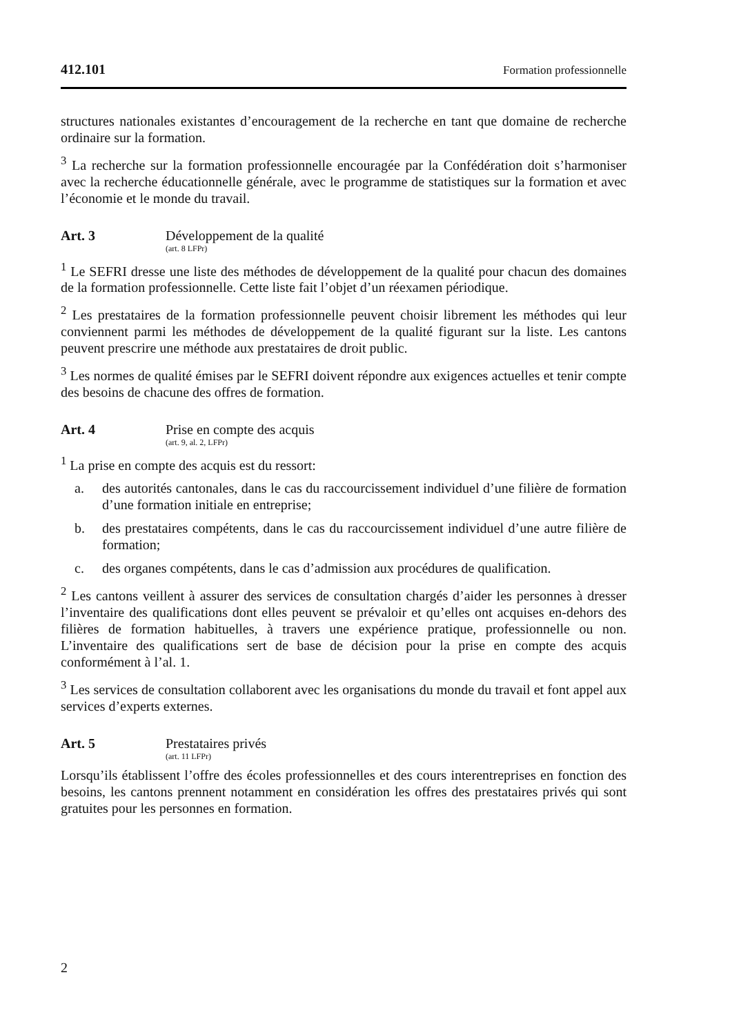412.101 Formation professionnelle
structures nationales existantes d’encouragement de la recherche en tant que domaine de recherche ordinaire sur la formation.
<sup>3</sup> La recherche sur la formation professionnelle encouragée par la Confédération doit s’harmoniser avec la recherche éducationnelle générale, avec le programme de statistiques sur la formation et avec l’économie et le monde du travail.
Art. 3 Développement de la qualité
(art. 8 LFPr)
<sup>1</sup> Le SEFRI dresse une liste des méthodes de développement de la qualité pour chacun des domaines de la formation professionnelle. Cette liste fait l’objet d’un réexamen périodique.
<sup>2</sup> Les prestataires de la formation professionnelle peuvent choisir librement les méthodes qui leur conviennent parmi les méthodes de développement de la qualité figurant sur la liste. Les cantons peuvent prescrire une méthode aux prestataires de droit public.
<sup>3</sup> Les normes de qualité émises par le SEFRI doivent répondre aux exigences actuelles et tenir compte des besoins de chacune des offres de formation.
Art. 4 Prise en compte des acquis
(art. 9, al. 2, LFPr)
<sup>1</sup> La prise en compte des acquis est du ressort:
a. des autorités cantonales, dans le cas du raccourcissement individuel d’une filière de formation d’une formation initiale en entreprise;
b. des prestataires compétents, dans le cas du raccourcissement individuel d’une autre filière de formation;
c. des organes compétents, dans le cas d’admission aux procédures de qualification.
<sup>2</sup> Les cantons veillent à assurer des services de consultation chargés d’aider les personnes à dresser l’inventaire des qualifications dont elles peuvent se prévaloir et qu’elles ont acquises en-dehors des filières de formation habituelles, à travers une expérience pratique, professionnelle ou non. L’inventaire des qualifications sert de base de décision pour la prise en compte des acquis conformément à l’al. 1.
<sup>3</sup> Les services de consultation collaborent avec les organisations du monde du travail et font appel aux services d’experts externes.
Art. 5 Prestataires privés
(art. 11 LFPr)
Lorsqu’ils établissent l’offre des écoles professionnelles et des cours interentreprises en fonction des besoins, les cantons prennent notamment en considération les offres des prestataires privés qui sont gratuites pour les personnes en formation.
2